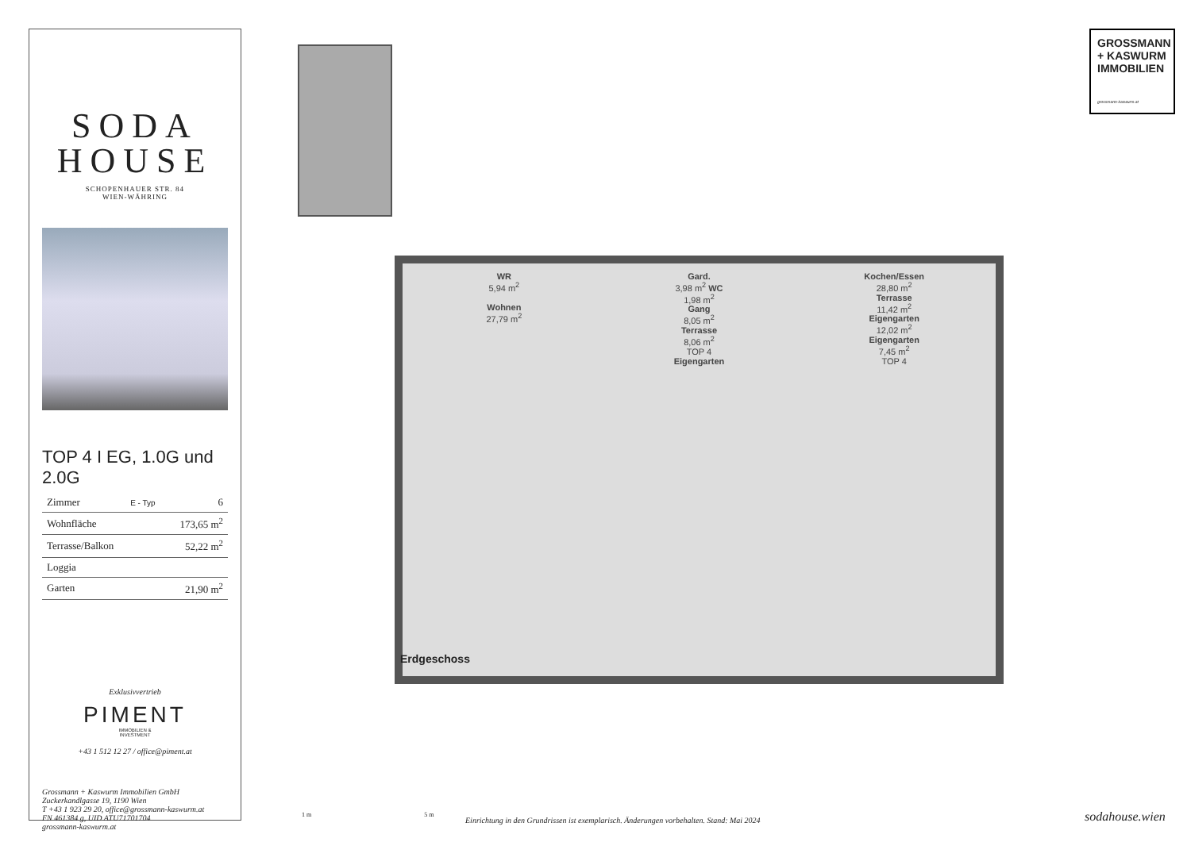SODA
HOUSE
SCHOPENHAUER STR. 84
WIEN-WÄHRING
TOP 4 I EG, 1.0G und 2.0G
| Zimmer E - Typ | 6 |
| Wohnfläche | 173,65 m<sup>2</sup> |
| Terrasse/Balkon | 52,22 m<sup>2</sup> |
| Loggia | |
| Garten | 21,90 m<sup>2</sup> |
Exklusivvertrieb
PIMENT
IMMOBILIEN &
INVESTMENT
+43 1 512 12 27 / office@piment.at
Grossmann + Kaswurm Immobilien GmbH
Zuckerkandlgasse 19, 1190 Wien
T +43 1 923 29 20, office@grossmann-kaswurm.at
FN 461384 g, UID ATU71701704
grossmann-kaswurm.at
GROSSMANN
+ KASWURM
IMMOBILIEN
grossmann-kaswurm.at
WR
5,94 m<sup>2</sup>
Wohnen
27,79 m<sup>2</sup>
Gard.
3,98 m<sup>2</sup> WC
1,98 m<sup>2</sup>
Gang
8,05 m<sup>2</sup>
Terrasse
8,06 m<sup>2</sup>
TOP 4
Eigengarten
Kochen/Essen
28,80 m<sup>2</sup>
Terrasse
11,42 m<sup>2</sup>
Eigengarten
12,02 m<sup>2</sup>
Eigengarten
7,45 m<sup>2</sup>
TOP 4
Erdgeschoss
1 m 5 m
Einrichtung in den Grundrissen ist exemplarisch. Änderungen vorbehalten. Stand: Mai 2024
sodahouse.wien